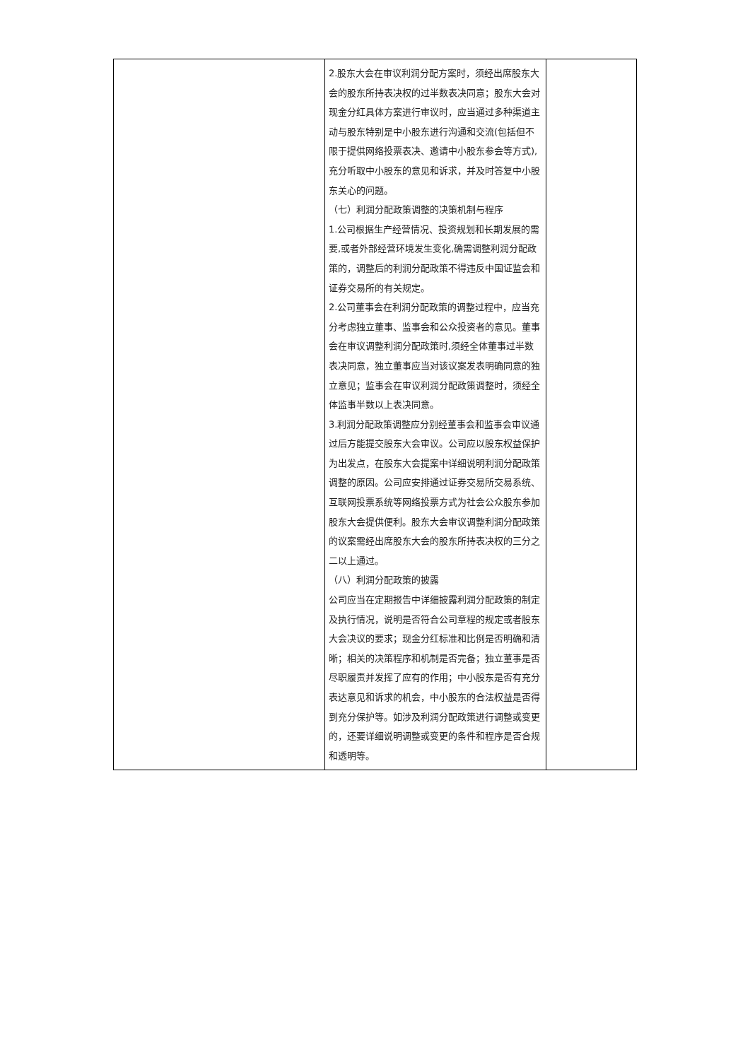| | 2.股东大会在审议利润分配方案时，须经出席股东大会的股东所持表决权的过半数表决同意；股东大会对现金分红具体方案进行审议时，应当通过多种渠道主动与股东特别是中小股东进行沟通和交流(包括但不限于提供网络投票表决、邀请中小股东参会等方式),充分听取中小股东的意见和诉求，并及时答复中小股东关心的问题。 （七）利润分配政策调整的决策机制与程序 1.公司根据生产经营情况、投资规划和长期发展的需要,或者外部经营环境发生变化,确需调整利润分配政策的，调整后的利润分配政策不得违反中国证监会和证券交易所的有关规定。 2.公司董事会在利润分配政策的调整过程中，应当充分考虑独立董事、监事会和公众投资者的意见。董事会在审议调整利润分配政策时,须经全体董事过半数表决同意，独立董事应当对该议案发表明确同意的独立意见；监事会在审议利润分配政策调整时，须经全体监事半数以上表决同意。 3.利润分配政策调整应分别经董事会和监事会审议通过后方能提交股东大会审议。公司应以股东权益保护为出发点，在股东大会提案中详细说明利润分配政策调整的原因。公司应安排通过证券交易所交易系统、互联网投票系统等网络投票方式为社会公众股东参加股东大会提供便利。股东大会审议调整利润分配政策的议案需经出席股东大会的股东所持表决权的三分之二以上通过。 （八）利润分配政策的披露 公司应当在定期报告中详细披露利润分配政策的制定及执行情况，说明是否符合公司章程的规定或者股东大会决议的要求；现金分红标准和比例是否明确和清晰；相关的决策程序和机制是否完备；独立董事是否尽职履责并发挥了应有的作用；中小股东是否有充分表达意见和诉求的机会，中小股东的合法权益是否得到充分保护等。如涉及利润分配政策进行调整或变更的，还要详细说明调整或变更的条件和程序是否合规和透明等。 | |